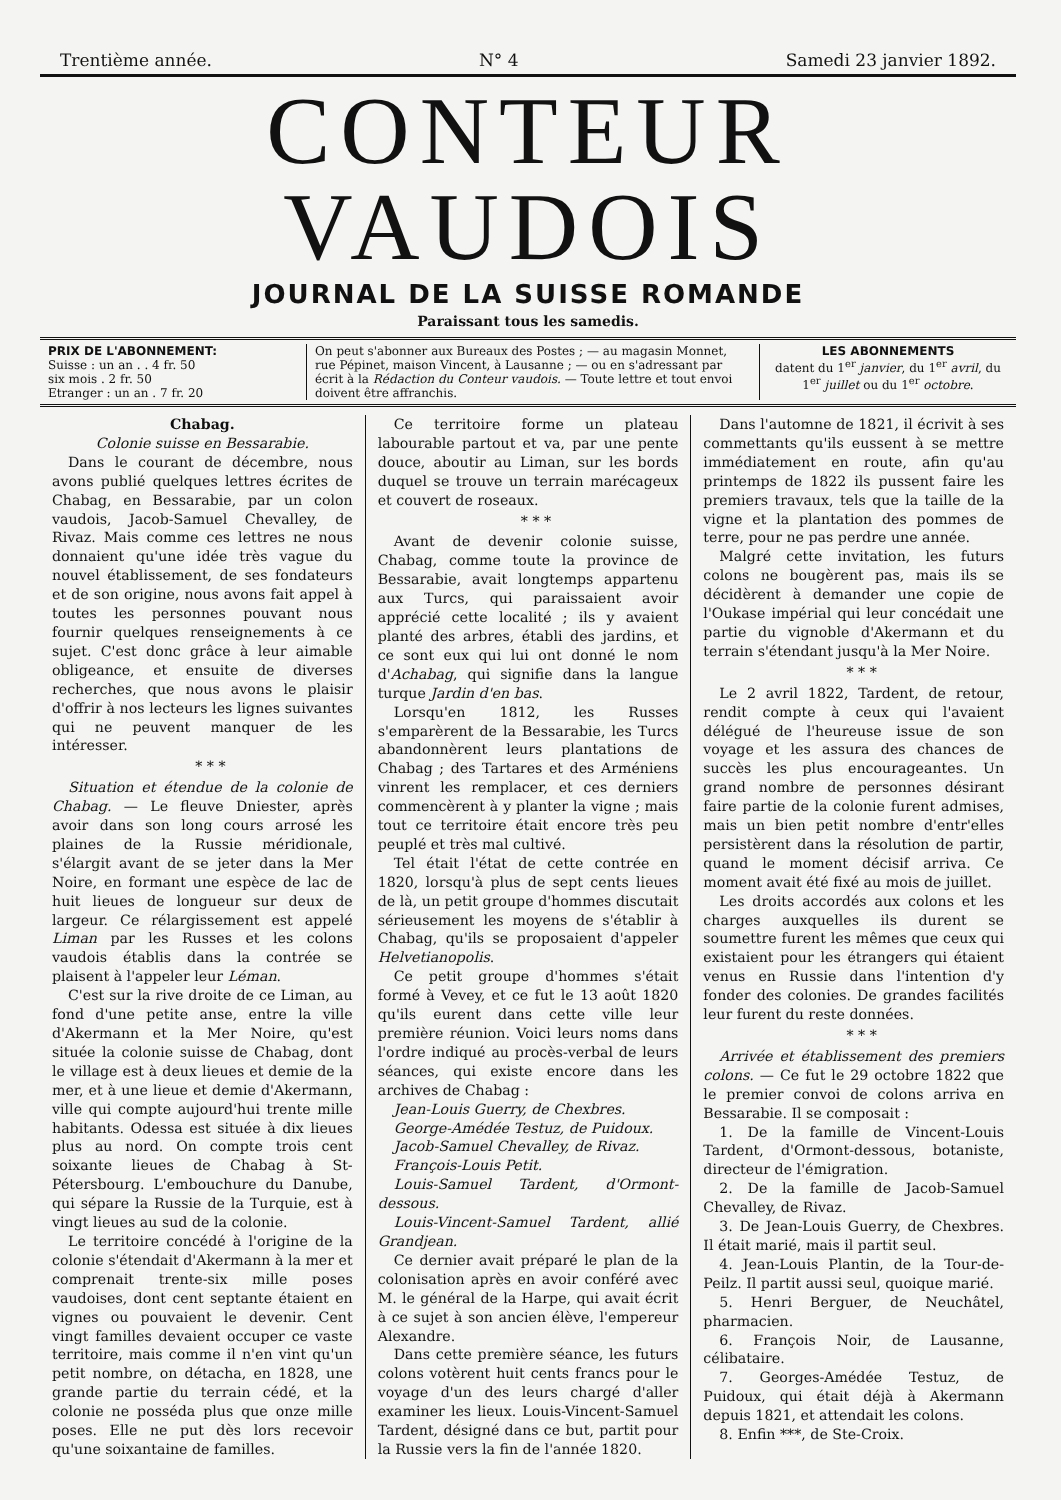Trentième année. N° 4 Samedi 23 janvier 1892.
CONTEUR VAUDOIS
JOURNAL DE LA SUISSE ROMANDE
Paraissant tous les samedis.
PRIX DE L'ABONNEMENT:
Suisse : un an . . 4 fr. 50
six mois . 2 fr. 50
Etranger : un an . 7 fr. 20
On peut s'abonner aux Bureaux des Postes ; — au magasin Monnet, rue Pépinet, maison Vincent, à Lausanne ; — ou en s'adressant par écrit à la Rédaction du Conteur vaudois. — Toute lettre et tout envoi doivent être affranchis.
LES ABONNEMENTS
datent du 1<sup>er</sup> janvier, du 1<sup>er</sup> avril, du 1<sup>er</sup> juillet ou du 1<sup>er</sup> octobre.
Chabag.
Colonie suisse en Bessarabie.
Dans le courant de décembre, nous avons publié quelques lettres écrites de Chabag, en Bessarabie, par un colon vaudois, Jacob-Samuel Chevalley, de Rivaz. Mais comme ces lettres ne nous donnaient qu'une idée très vague du nouvel établissement, de ses fondateurs et de son origine, nous avons fait appel à toutes les personnes pouvant nous fournir quelques renseignements à ce sujet. C'est donc grâce à leur aimable obligeance, et ensuite de diverses recherches, que nous avons le plaisir d'offrir à nos lecteurs les lignes suivantes qui ne peuvent manquer de les intéresser.
* * *
Situation et étendue de la colonie de Chabag. — Le fleuve Dniester, après avoir dans son long cours arrosé les plaines de la Russie méridionale, s'élargit avant de se jeter dans la Mer Noire, en formant une espèce de lac de huit lieues de longueur sur deux de largeur. Ce rélargissement est appelé Liman par les Russes et les colons vaudois établis dans la contrée se plaisent à l'appeler leur Léman.
C'est sur la rive droite de ce Liman, au fond d'une petite anse, entre la ville d'Akermann et la Mer Noire, qu'est située la colonie suisse de Chabag, dont le village est à deux lieues et demie de la mer, et à une lieue et demie d'Akermann, ville qui compte aujourd'hui trente mille habitants. Odessa est située à dix lieues plus au nord. On compte trois cent soixante lieues de Chabag à St-Pétersbourg. L'embouchure du Danube, qui sépare la Russie de la Turquie, est à vingt lieues au sud de la colonie.
Le territoire concédé à l'origine de la colonie s'étendait d'Akermann à la mer et comprenait trente-six mille poses vaudoises, dont cent septante étaient en vignes ou pouvaient le devenir. Cent vingt familles devaient occuper ce vaste territoire, mais comme il n'en vint qu'un petit nombre, on détacha, en 1828, une grande partie du terrain cédé, et la colonie ne posséda plus que onze mille poses. Elle ne put dès lors recevoir qu'une soixantaine de familles.
Ce territoire forme un plateau labourable partout et va, par une pente douce, aboutir au Liman, sur les bords duquel se trouve un terrain marécageux et couvert de roseaux.
* * *
Avant de devenir colonie suisse, Chabag, comme toute la province de Bessarabie, avait longtemps appartenu aux Turcs, qui paraissaient avoir apprécié cette localité ; ils y avaient planté des arbres, établi des jardins, et ce sont eux qui lui ont donné le nom d'Achabag, qui signifie dans la langue turque Jardin d'en bas.
Lorsqu'en 1812, les Russes s'emparèrent de la Bessarabie, les Turcs abandonnèrent leurs plantations de Chabag ; des Tartares et des Arméniens vinrent les remplacer, et ces derniers commencèrent à y planter la vigne ; mais tout ce territoire était encore très peu peuplé et très mal cultivé.
Tel était l'état de cette contrée en 1820, lorsqu'à plus de sept cents lieues de là, un petit groupe d'hommes discutait sérieusement les moyens de s'établir à Chabag, qu'ils se proposaient d'appeler Helvetianopolis.
Ce petit groupe d'hommes s'était formé à Vevey, et ce fut le 13 août 1820 qu'ils eurent dans cette ville leur première réunion. Voici leurs noms dans l'ordre indiqué au procès-verbal de leurs séances, qui existe encore dans les archives de Chabag :
Jean-Louis Guerry, de Chexbres.
George-Amédée Testuz, de Puidoux.
Jacob-Samuel Chevalley, de Rivaz.
François-Louis Petit.
Louis-Samuel Tardent, d'Ormont-dessous.
Louis-Vincent-Samuel Tardent, allié Grandjean.
Ce dernier avait préparé le plan de la colonisation après en avoir conféré avec M. le général de la Harpe, qui avait écrit à ce sujet à son ancien élève, l'empereur Alexandre.
Dans cette première séance, les futurs colons votèrent huit cents francs pour le voyage d'un des leurs chargé d'aller examiner les lieux. Louis-Vincent-Samuel Tardent, désigné dans ce but, partit pour la Russie vers la fin de l'année 1820.
Dans l'automne de 1821, il écrivit à ses commettants qu'ils eussent à se mettre immédiatement en route, afin qu'au printemps de 1822 ils pussent faire les premiers travaux, tels que la taille de la vigne et la plantation des pommes de terre, pour ne pas perdre une année.
Malgré cette invitation, les futurs colons ne bougèrent pas, mais ils se décidèrent à demander une copie de l'Oukase impérial qui leur concédait une partie du vignoble d'Akermann et du terrain s'étendant jusqu'à la Mer Noire.
* * *
Le 2 avril 1822, Tardent, de retour, rendit compte à ceux qui l'avaient délégué de l'heureuse issue de son voyage et les assura des chances de succès les plus encourageantes. Un grand nombre de personnes désirant faire partie de la colonie furent admises, mais un bien petit nombre d'entr'elles persistèrent dans la résolution de partir, quand le moment décisif arriva. Ce moment avait été fixé au mois de juillet.
Les droits accordés aux colons et les charges auxquelles ils durent se soumettre furent les mêmes que ceux qui existaient pour les étrangers qui étaient venus en Russie dans l'intention d'y fonder des colonies. De grandes facilités leur furent du reste données.
* * *
Arrivée et établissement des premiers colons. — Ce fut le 29 octobre 1822 que le premier convoi de colons arriva en Bessarabie. Il se composait :
1. De la famille de Vincent-Louis Tardent, d'Ormont-dessous, botaniste, directeur de l'émigration.
2. De la famille de Jacob-Samuel Chevalley, de Rivaz.
3. De Jean-Louis Guerry, de Chexbres. Il était marié, mais il partit seul.
4. Jean-Louis Plantin, de la Tour-de-Peilz. Il partit aussi seul, quoique marié.
5. Henri Berguer, de Neuchâtel, pharmacien.
6. François Noir, de Lausanne, célibataire.
7. Georges-Amédée Testuz, de Puidoux, qui était déjà à Akermann depuis 1821, et attendait les colons.
8. Enfin ***, de Ste-Croix.